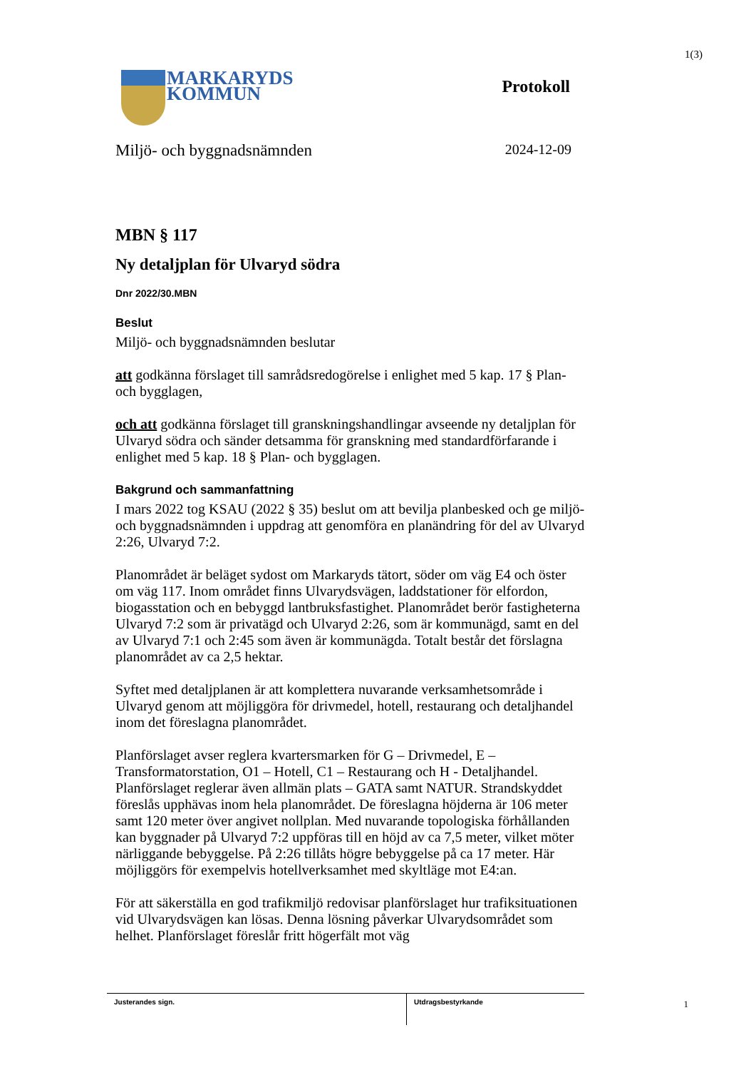1(3)
MARKARYDS
KOMMUN
Protokoll
Miljö- och byggnadsnämnden 2024-12-09
MBN § 117
Ny detaljplan för Ulvaryd södra
Dnr 2022/30.MBN
Beslut
Miljö- och byggnadsnämnden beslutar
att godkänna förslaget till samrådsredogörelse i enlighet med 5 kap. 17 § Plan- och bygglagen,
och att godkänna förslaget till granskningshandlingar avseende ny detaljplan för Ulvaryd södra och sänder detsamma för granskning med standardförfarande i enlighet med 5 kap. 18 § Plan- och bygglagen.
Bakgrund och sammanfattning
I mars 2022 tog KSAU (2022 § 35) beslut om att bevilja planbesked och ge miljö- och byggnadsnämnden i uppdrag att genomföra en planändring för del av Ulvaryd 2:26, Ulvaryd 7:2.
Planområdet är beläget sydost om Markaryds tätort, söder om väg E4 och öster om väg 117. Inom området finns Ulvarydsvägen, laddstationer för elfordon, biogasstation och en bebyggd lantbruksfastighet. Planområdet berör fastigheterna Ulvaryd 7:2 som är privatägd och Ulvaryd 2:26, som är kommunägd, samt en del av Ulvaryd 7:1 och 2:45 som även är kommunägda. Totalt består det förslagna planområdet av ca 2,5 hektar.
Syftet med detaljplanen är att komplettera nuvarande verksamhetsområde i Ulvaryd genom att möjliggöra för drivmedel, hotell, restaurang och detaljhandel inom det föreslagna planområdet.
Planförslaget avser reglera kvartersmarken för G – Drivmedel, E – Transformatorstation, O1 – Hotell, C1 – Restaurang och H - Detaljhandel. Planförslaget reglerar även allmän plats – GATA samt NATUR. Strandskyddet föreslås upphävas inom hela planområdet. De föreslagna höjderna är 106 meter samt 120 meter över angivet nollplan. Med nuvarande topologiska förhållanden kan byggnader på Ulvaryd 7:2 uppföras till en höjd av ca 7,5 meter, vilket möter närliggande bebyggelse. På 2:26 tillåts högre bebyggelse på ca 17 meter. Här möjliggörs för exempelvis hotellverksamhet med skyltläge mot E4:an.
För att säkerställa en god trafikmiljö redovisar planförslaget hur trafiksituationen vid Ulvarydsvägen kan lösas. Denna lösning påverkar Ulvarydsområdet som helhet. Planförslaget föreslår fritt högerfält mot väg
Justerandes sign. Utdragsbestyrkande
1